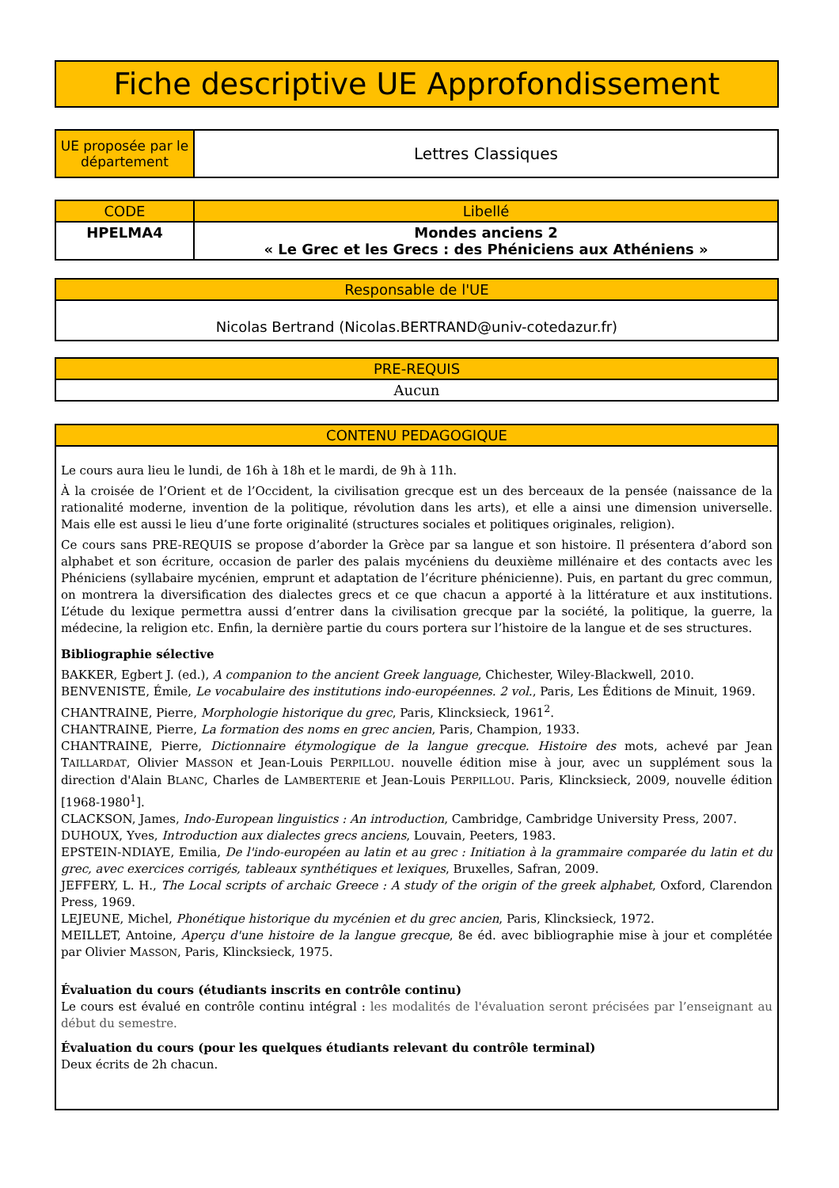Fiche descriptive UE Approfondissement
| UE proposée par le département | Lettres Classiques |
| CODE | Libellé |
| --- | --- |
| HPELMA4 | Mondes anciens 2 « Le Grec et les Grecs : des Phéniciens aux Athéniens » |
| Responsable de l'UE |
| --- |
| Nicolas Bertrand (Nicolas.BERTRAND@univ-cotedazur.fr) |
| PRE-REQUIS |
| --- |
| Aucun |
| CONTENU PEDAGOGIQUE |
| --- |
| Le cours aura lieu le lundi, de 16h à 18h et le mardi, de 9h à 11h. À la croisée de l’Orient et de l’Occident, la civilisation grecque est un des berceaux de la pensée (naissance de la rationalité moderne, invention de la politique, révolution dans les arts), et elle a ainsi une dimension universelle. Mais elle est aussi le lieu d’une forte originalité (structures sociales et politiques originales, religion). Ce cours sans PRE-REQUIS se propose d’aborder la Grèce par sa langue et son histoire. Il présentera d’abord son alphabet et son écriture, occasion de parler des palais mycéniens du deuxième millénaire et des contacts avec les Phéniciens (syllabaire mycénien, emprunt et adaptation de l’écriture phénicienne). Puis, en partant du grec commun, on montrera la diversification des dialectes grecs et ce que chacun a apporté à la littérature et aux institutions. L’étude du lexique permettra aussi d’entrer dans la civilisation grecque par la société, la politique, la guerre, la médecine, la religion etc. Enfin, la dernière partie du cours portera sur l’histoire de la langue et de ses structures. Bibliographie sélective BAKKER, Egbert J. (ed.), A companion to the ancient Greek language , Chichester, Wiley-Blackwell, 2010. BENVENISTE, Émile, Le vocabulaire des institutions indo-européennes. 2 vol. , Paris, Les Éditions de Minuit, 1969. CHANTRAINE, Pierre, Morphologie historique du grec , Paris, Klincksieck, 1961<sup>2</sup>. CHANTRAINE, Pierre, La formation des noms en grec ancien , Paris, Champion, 1933. CHANTRAINE, Pierre, Dictionnaire étymologique de la langue grecque. Histoire des mots, achevé par Jean T AILLARDAT , Olivier M ASSON et Jean-Louis P ERPILLOU . nouvelle édition mise à jour, avec un supplément sous la direction d'Alain B LANC , Charles de L AMBERTERIE et Jean-Louis P ERPILLOU . Paris, Klincksieck, 2009, nouvelle édition [1968-1980<sup>1</sup>]. CLACKSON, James, Indo-European linguistics : An introduction , Cambridge, Cambridge University Press, 2007. DUHOUX, Yves, Introduction aux dialectes grecs anciens , Louvain, Peeters, 1983. EPSTEIN-NDIAYE, Emilia, De l'indo-européen au latin et au grec : Initiation à la grammaire comparée du latin et du grec, avec exercices corrigés, tableaux synthétiques et lexiques , Bruxelles, Safran, 2009. JEFFERY, L. H., The Local scripts of archaic Greece : A study of the origin of the greek alphabet , Oxford, Clarendon Press, 1969. LEJEUNE, Michel, Phonétique historique du mycénien et du grec ancien , Paris, Klincksieck, 1972. MEILLET, Antoine, Aperçu d'une histoire de la langue grecque , 8e éd. avec bibliographie mise à jour et complétée par Olivier M ASSON , Paris, Klincksieck, 1975. Évaluation du cours (étudiants inscrits en contrôle continu) Le cours est évalué en contrôle continu intégral : les modalités de l'évaluation seront précisées par l’enseignant au début du semestre. Évaluation du cours (pour les quelques étudiants relevant du contrôle terminal) Deux écrits de 2h chacun. |